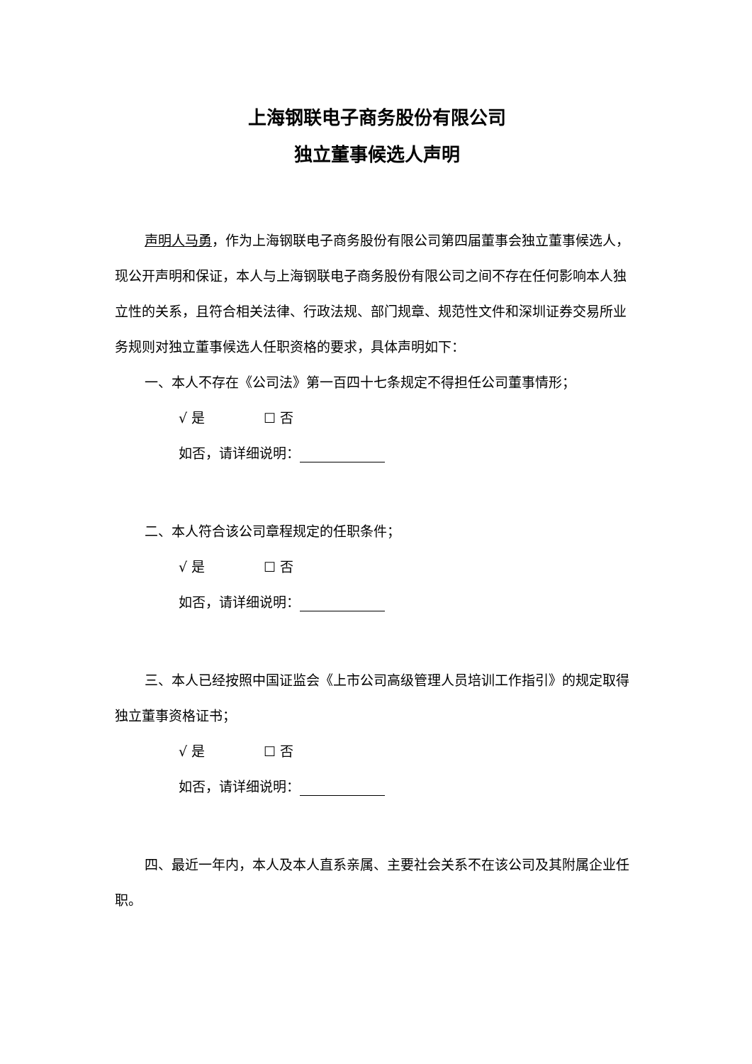上海钢联电子商务股份有限公司
独立董事候选人声明
声明人马勇，作为上海钢联电子商务股份有限公司第四届董事会独立董事候选人，现公开声明和保证，本人与上海钢联电子商务股份有限公司之间不存在任何影响本人独立性的关系，且符合相关法律、行政法规、部门规章、规范性文件和深圳证券交易所业务规则对独立董事候选人任职资格的要求，具体声明如下：
一、本人不存在《公司法》第一百四十七条规定不得担任公司董事情形；
√ 是 ☐ 否
如否，请详细说明：
二、本人符合该公司章程规定的任职条件；
√ 是 ☐ 否
如否，请详细说明：
三、本人已经按照中国证监会《上市公司高级管理人员培训工作指引》的规定取得独立董事资格证书；
√ 是 ☐ 否
如否，请详细说明：
四、最近一年内，本人及本人直系亲属、主要社会关系不在该公司及其附属企业任职。